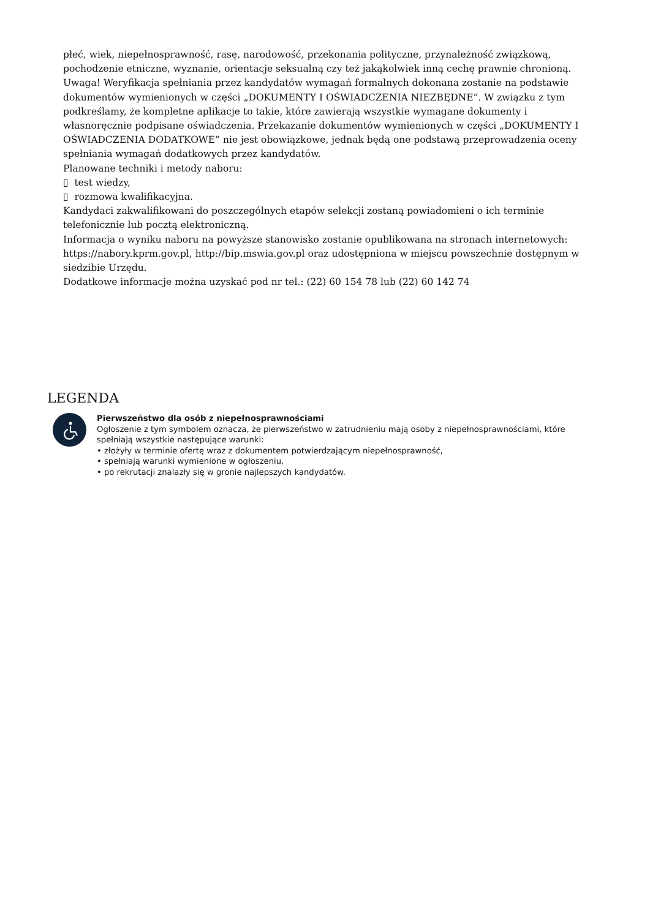płeć, wiek, niepełnosprawność, rasę, narodowość, przekonania polityczne, przynależność związkową, pochodzenie etniczne, wyznanie, orientacje seksualną czy też jakąkolwiek inną cechę prawnie chronioną.
Uwaga! Weryfikacja spełniania przez kandydatów wymagań formalnych dokonana zostanie na podstawie dokumentów wymienionych w części „DOKUMENTY I OŚWIADCZENIA NIEZBĘDNE”. W związku z tym podkreślamy, że kompletne aplikacje to takie, które zawierają wszystkie wymagane dokumenty i własnoręcznie podpisane oświadczenia. Przekazanie dokumentów wymienionych w części „DOKUMENTY I OŚWIADCZENIA DODATKOWE” nie jest obowiązkowe, jednak będą one podstawą przeprowadzenia oceny spełniania wymagań dodatkowych przez kandydatów.
Planowane techniki i metody naboru:
▯ test wiedzy,
▯ rozmowa kwalifikacyjna.
Kandydaci zakwalifikowani do poszczególnych etapów selekcji zostaną powiadomieni o ich terminie telefonicznie lub pocztą elektroniczną.
Informacja o wyniku naboru na powyższe stanowisko zostanie opublikowana na stronach internetowych: https://nabory.kprm.gov.pl, http://bip.mswia.gov.pl oraz udostępniona w miejscu powszechnie dostępnym w siedzibie Urzędu.
Dodatkowe informacje można uzyskać pod nr tel.: (22) 60 154 78 lub (22) 60 142 74
LEGENDA
Pierwszeństwo dla osób z niepełnosprawnościami
Ogłoszenie z tym symbolem oznacza, że pierwszeństwo w zatrudnieniu mają osoby z niepełnosprawnościami, które spełniają wszystkie następujące warunki:
• złożyły w terminie ofertę wraz z dokumentem potwierdzającym niepełnosprawność,
• spełniają warunki wymienione w ogłoszeniu,
• po rekrutacji znalazły się w gronie najlepszych kandydatów.